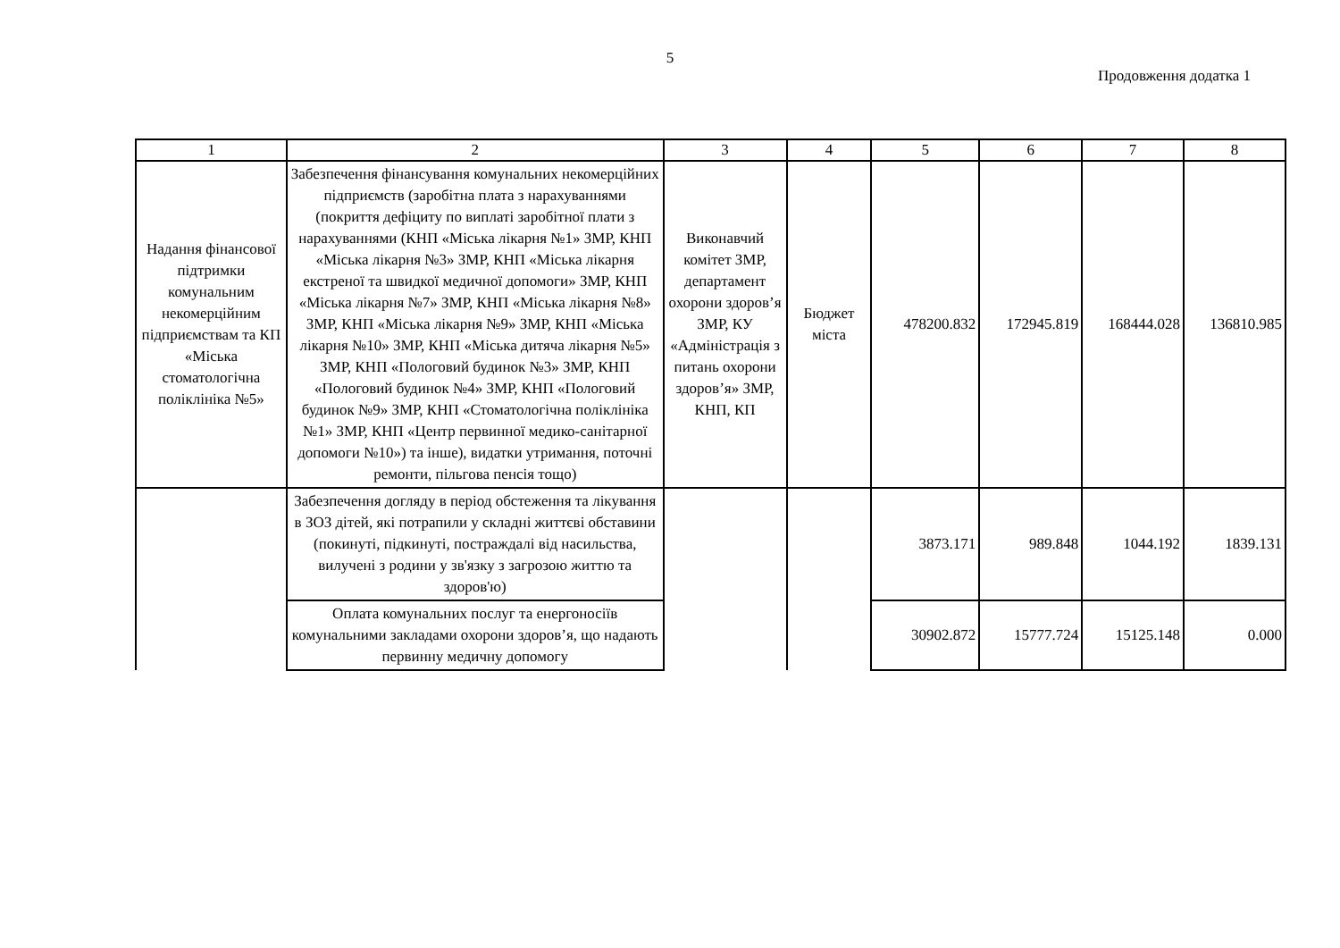5
Продовження додатка 1
| 1 | 2 | 3 | 4 | 5 | 6 | 7 | 8 |
| Надання фінансової підтримки комунальним некомерційним підприємствам та КП «Міська стоматологічна поліклініка №5» | Забезпечення фінансування комунальних некомерційних підприємств (заробітна плата з нарахуваннями (покриття дефіциту по виплаті заробітної плати з нарахуваннями (КНП «Міська лікарня №1» ЗМР, КНП «Міська лікарня №3» ЗМР, КНП «Міська лікарня екстреної та швидкої медичної допомоги» ЗМР, КНП «Міська лікарня №7» ЗМР, КНП «Міська лікарня №8» ЗМР, КНП «Міська лікарня №9» ЗМР, КНП «Міська лікарня №10» ЗМР, КНП «Міська дитяча лікарня №5» ЗМР, КНП «Пологовий будинок №3» ЗМР, КНП «Пологовий будинок №4» ЗМР, КНП «Пологовий будинок №9» ЗМР, КНП «Стоматологічна поліклініка №1» ЗМР, КНП «Центр первинної медико-санітарної допомоги №10») та інше), видатки утримання, поточні ремонти, пільгова пенсія тощо) | Виконавчий комітет ЗМР, департамент охорони здоров’я ЗМР, КУ «Адміністрація з питань охорони здоров’я» ЗМР, КНП, КП | Бюджет міста | 478200.832 | 172945.819 | 168444.028 | 136810.985 |
| | Забезпечення догляду в період обстеження та лікування в ЗОЗ дітей, які потрапили у складні життєві обставини (покинуті, підкинуті, постраждалі від насильства, вилучені з родини у зв'язку з загрозою життю та здоров'ю) | | | 3873.171 | 989.848 | 1044.192 | 1839.131 |
| | Оплата комунальних послуг та енергоносіїв комунальними закладами охорони здоров’я, що надають первинну медичну допомогу | | | 30902.872 | 15777.724 | 15125.148 | 0.000 |